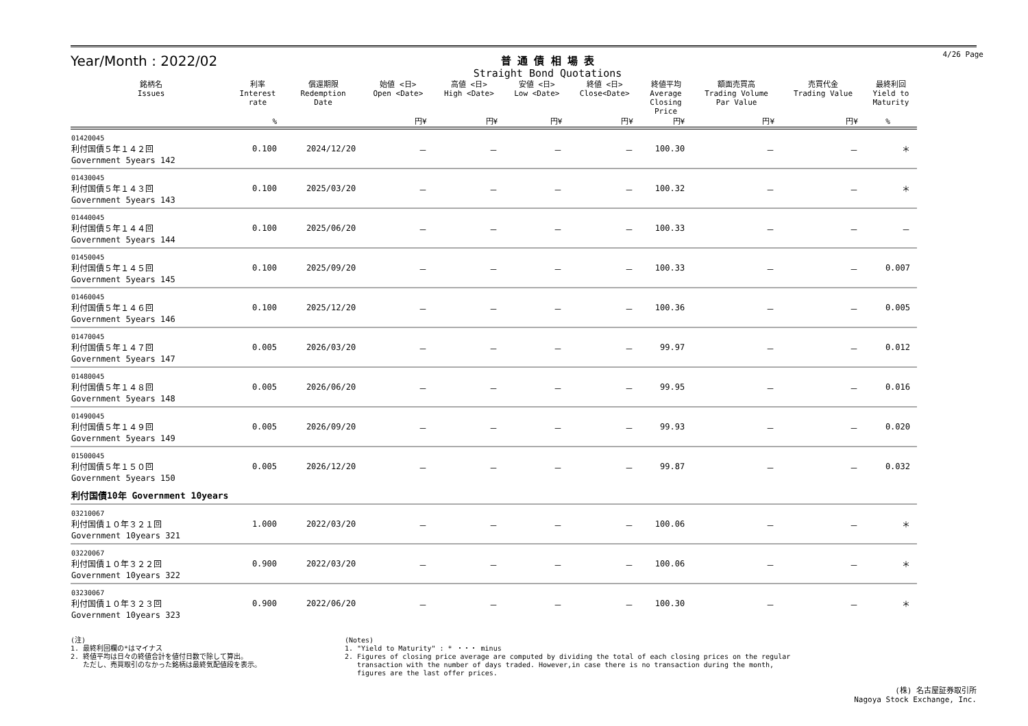Year/Month : 2022/02
普 通 債 相 場 表
Straight Bond Quotations
4/26 Page
| 銘柄名 Issues | 利率 Interest rate | 償還期限 Redemption Date | 始値 <日> Open <Date> | 高値 <日> High <Date> | 安値 <日> Low <Date> | 終値 <日> Close<Date> | 終値平均 Average Closing Price | 額面売買高 Trading Volume Par Value | 売買代金 Trading Value | 最終利回 Yield to Maturity |
| --- | --- | --- | --- | --- | --- | --- | --- | --- | --- | --- |
| | % | | 円¥ | 円¥ | 円¥ | 円¥ | 円¥ | 円¥ | 円¥ | % |
| 01420045 利付国債５年１４２回 Government 5years 142 | 0.100 | 2024/12/20 | － | － | － | － | 100.30 | － | － | ＊ |
| 01430045 利付国債５年１４３回 Government 5years 143 | 0.100 | 2025/03/20 | － | － | － | － | 100.32 | － | － | ＊ |
| 01440045 利付国債５年１４４回 Government 5years 144 | 0.100 | 2025/06/20 | － | － | － | － | 100.33 | － | － | － |
| 01450045 利付国債５年１４５回 Government 5years 145 | 0.100 | 2025/09/20 | － | － | － | － | 100.33 | － | － | 0.007 |
| 01460045 利付国債５年１４６回 Government 5years 146 | 0.100 | 2025/12/20 | － | － | － | － | 100.36 | － | － | 0.005 |
| 01470045 利付国債５年１４７回 Government 5years 147 | 0.005 | 2026/03/20 | － | － | － | － | 99.97 | － | － | 0.012 |
| 01480045 利付国債５年１４８回 Government 5years 148 | 0.005 | 2026/06/20 | － | － | － | － | 99.95 | － | － | 0.016 |
| 01490045 利付国債５年１４９回 Government 5years 149 | 0.005 | 2026/09/20 | － | － | － | － | 99.93 | － | － | 0.020 |
| 01500045 利付国債５年１５０回 Government 5years 150 | 0.005 | 2026/12/20 | － | － | － | － | 99.87 | － | － | 0.032 |
| 利付国債10年 Government 10years | | | | | | | | | | |
| 03210067 利付国債１０年３２１回 Government 10years 321 | 1.000 | 2022/03/20 | － | － | － | － | 100.06 | － | － | ＊ |
| 03220067 利付国債１０年３２２回 Government 10years 322 | 0.900 | 2022/03/20 | － | － | － | － | 100.06 | － | － | ＊ |
| 03230067 利付国債１０年３２３回 Government 10years 323 | 0.900 | 2022/06/20 | － | － | － | － | 100.30 | － | － | ＊ |
(注)
1. 最終利回欄の*はマイナス
2. 終値平均は日々の終値合計を値付日数で除して算出。
ただし、売買取引のなかった銘柄は最終気配値段を表示。
(Notes)
1. "Yield to Maturity" : * ・・・ minus
2. Figures of closing price average are computed by dividing the total of each closing prices on the regular
transaction with the number of days traded. However,in case there is no transaction during the month,
figures are the last offer prices.
(株) 名古屋証券取引所
Nagoya Stock Exchange, Inc.